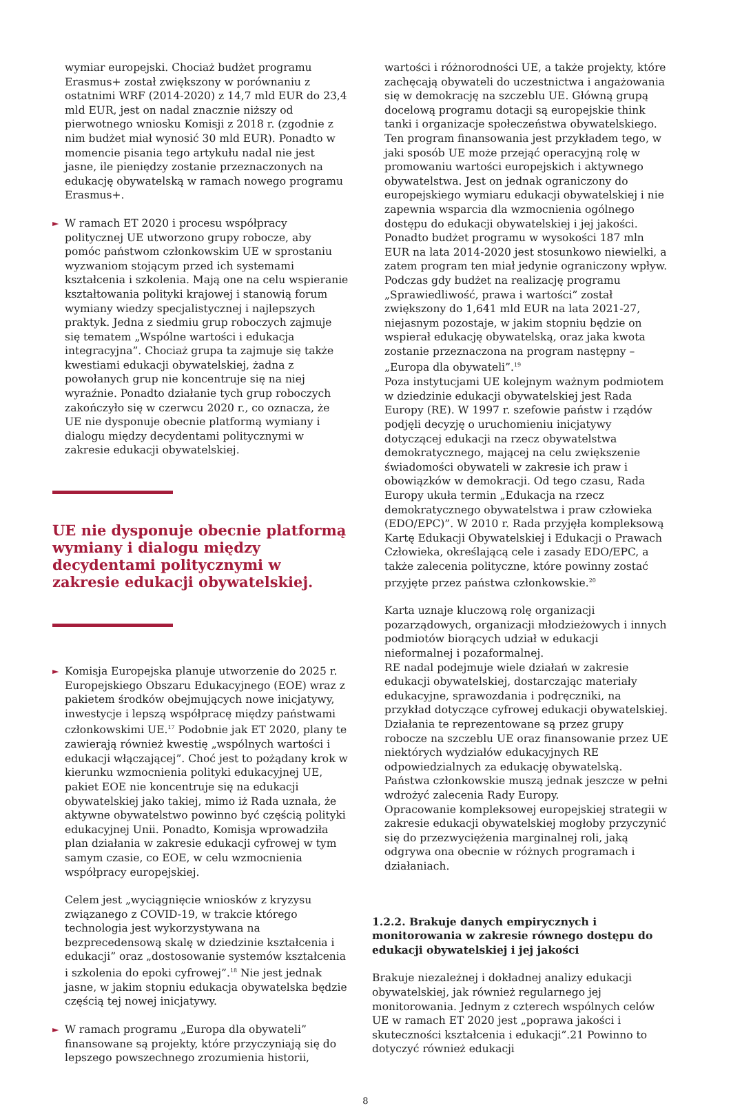wymiar europejski. Chociaż budżet programu Erasmus+ został zwiększony w porównaniu z ostatnimi WRF (2014-2020) z 14,7 mld EUR do 23,4 mld EUR, jest on nadal znacznie niższy od pierwotnego wniosku Komisji z 2018 r. (zgodnie z nim budżet miał wynosić 30 mld EUR). Ponadto w momencie pisania tego artykułu nadal nie jest jasne, ile pieniędzy zostanie przeznaczonych na edukację obywatelską w ramach nowego programu Erasmus+.
► W ramach ET 2020 i procesu współpracy politycznej UE utworzono grupy robocze, aby pomóc państwom członkowskim UE w sprostaniu wyzwaniom stojącym przed ich systemami kształcenia i szkolenia. Mają one na celu wspieranie kształtowania polityki krajowej i stanowią forum wymiany wiedzy specjalistycznej i najlepszych praktyk. Jedna z siedmiu grup roboczych zajmuje się tematem „Wspólne wartości i edukacja integracyjna”. Chociaż grupa ta zajmuje się także kwestiami edukacji obywatelskiej, żadna z powołanych grup nie koncentruje się na niej wyraźnie. Ponadto działanie tych grup roboczych zakończyło się w czerwcu 2020 r., co oznacza, że UE nie dysponuje obecnie platformą wymiany i dialogu między decydentami politycznymi w zakresie edukacji obywatelskiej.
UE nie dysponuje obecnie platformą wymiany i dialogu między decydentami politycznymi w zakresie edukacji obywatelskiej.
► Komisja Europejska planuje utworzenie do 2025 r. Europejskiego Obszaru Edukacyjnego (EOE) wraz z pakietem środków obejmujących nowe inicjatywy, inwestycje i lepszą współpracę między państwami członkowskimi UE.<sup>17</sup> Podobnie jak ET 2020, plany te zawierają również kwestię „wspólnych wartości i edukacji włączającej”. Choć jest to pożądany krok w kierunku wzmocnienia polityki edukacyjnej UE, pakiet EOE nie koncentruje się na edukacji obywatelskiej jako takiej, mimo iż Rada uznała, że aktywne obywatelstwo powinno być częścią polityki edukacyjnej Unii. Ponadto, Komisja wprowadziła plan działania w zakresie edukacji cyfrowej w tym samym czasie, co EOE, w celu wzmocnienia współpracy europejskiej.
Celem jest „wyciągnięcie wniosków z kryzysu związanego z COVID-19, w trakcie którego technologia jest wykorzystywana na bezprecedensową skalę w dziedzinie kształcenia i edukacji” oraz „dostosowanie systemów kształcenia i szkolenia do epoki cyfrowej”.<sup>18</sup> Nie jest jednak jasne, w jakim stopniu edukacja obywatelska będzie częścią tej nowej inicjatywy.
► W ramach programu „Europa dla obywateli” finansowane są projekty, które przyczyniają się do lepszego powszechnego zrozumienia historii,
wartości i różnorodności UE, a także projekty, które zachęcają obywateli do uczestnictwa i angażowania się w demokrację na szczeblu UE. Główną grupą docelową programu dotacji są europejskie think tanki i organizacje społeczeństwa obywatelskiego. Ten program finansowania jest przykładem tego, w jaki sposób UE może przejąć operacyjną rolę w promowaniu wartości europejskich i aktywnego obywatelstwa. Jest on jednak ograniczony do europejskiego wymiaru edukacji obywatelskiej i nie zapewnia wsparcia dla wzmocnienia ogólnego dostępu do edukacji obywatelskiej i jej jakości. Ponadto budżet programu w wysokości 187 mln EUR na lata 2014-2020 jest stosunkowo niewielki, a zatem program ten miał jedynie ograniczony wpływ. Podczas gdy budżet na realizację programu „Sprawiedliwość, prawa i wartości” został zwiększony do 1,641 mld EUR na lata 2021-27, niejasnym pozostaje, w jakim stopniu będzie on wspierał edukację obywatelską, oraz jaka kwota zostanie przeznaczona na program następny – „Europa dla obywateli”.<sup>19</sup>
Poza instytucjami UE kolejnym ważnym podmiotem w dziedzinie edukacji obywatelskiej jest Rada Europy (RE). W 1997 r. szefowie państw i rządów podjęli decyzję o uruchomieniu inicjatywy dotyczącej edukacji na rzecz obywatelstwa demokratycznego, mającej na celu zwiększenie świadomości obywateli w zakresie ich praw i obowiązków w demokracji. Od tego czasu, Rada Europy ukuła termin „Edukacja na rzecz demokratycznego obywatelstwa i praw człowieka (EDO/EPC)”. W 2010 r. Rada przyjęła kompleksową Kartę Edukacji Obywatelskiej i Edukacji o Prawach Człowieka, określającą cele i zasady EDO/EPC, a także zalecenia polityczne, które powinny zostać przyjęte przez państwa członkowskie.<sup>20</sup>
Karta uznaje kluczową rolę organizacji pozarządowych, organizacji młodzieżowych i innych podmiotów biorących udział w edukacji nieformalnej i pozaformalnej.
RE nadal podejmuje wiele działań w zakresie edukacji obywatelskiej, dostarczając materiały edukacyjne, sprawozdania i podręczniki, na przykład dotyczące cyfrowej edukacji obywatelskiej. Działania te reprezentowane są przez grupy robocze na szczeblu UE oraz finansowanie przez UE niektórych wydziałów edukacyjnych RE odpowiedzialnych za edukację obywatelską.
Państwa członkowskie muszą jednak jeszcze w pełni wdrożyć zalecenia Rady Europy.
Opracowanie kompleksowej europejskiej strategii w zakresie edukacji obywatelskiej mogłoby przyczynić się do przezwyciężenia marginalnej roli, jaką odgrywa ona obecnie w różnych programach i działaniach.
1.2.2. Brakuje danych empirycznych i monitorowania w zakresie równego dostępu do edukacji obywatelskiej i jej jakości
Brakuje niezależnej i dokładnej analizy edukacji obywatelskiej, jak również regularnego jej monitorowania. Jednym z czterech wspólnych celów UE w ramach ET 2020 jest „poprawa jakości i skuteczności kształcenia i edukacji”.21 Powinno to dotyczyć również edukacji
8